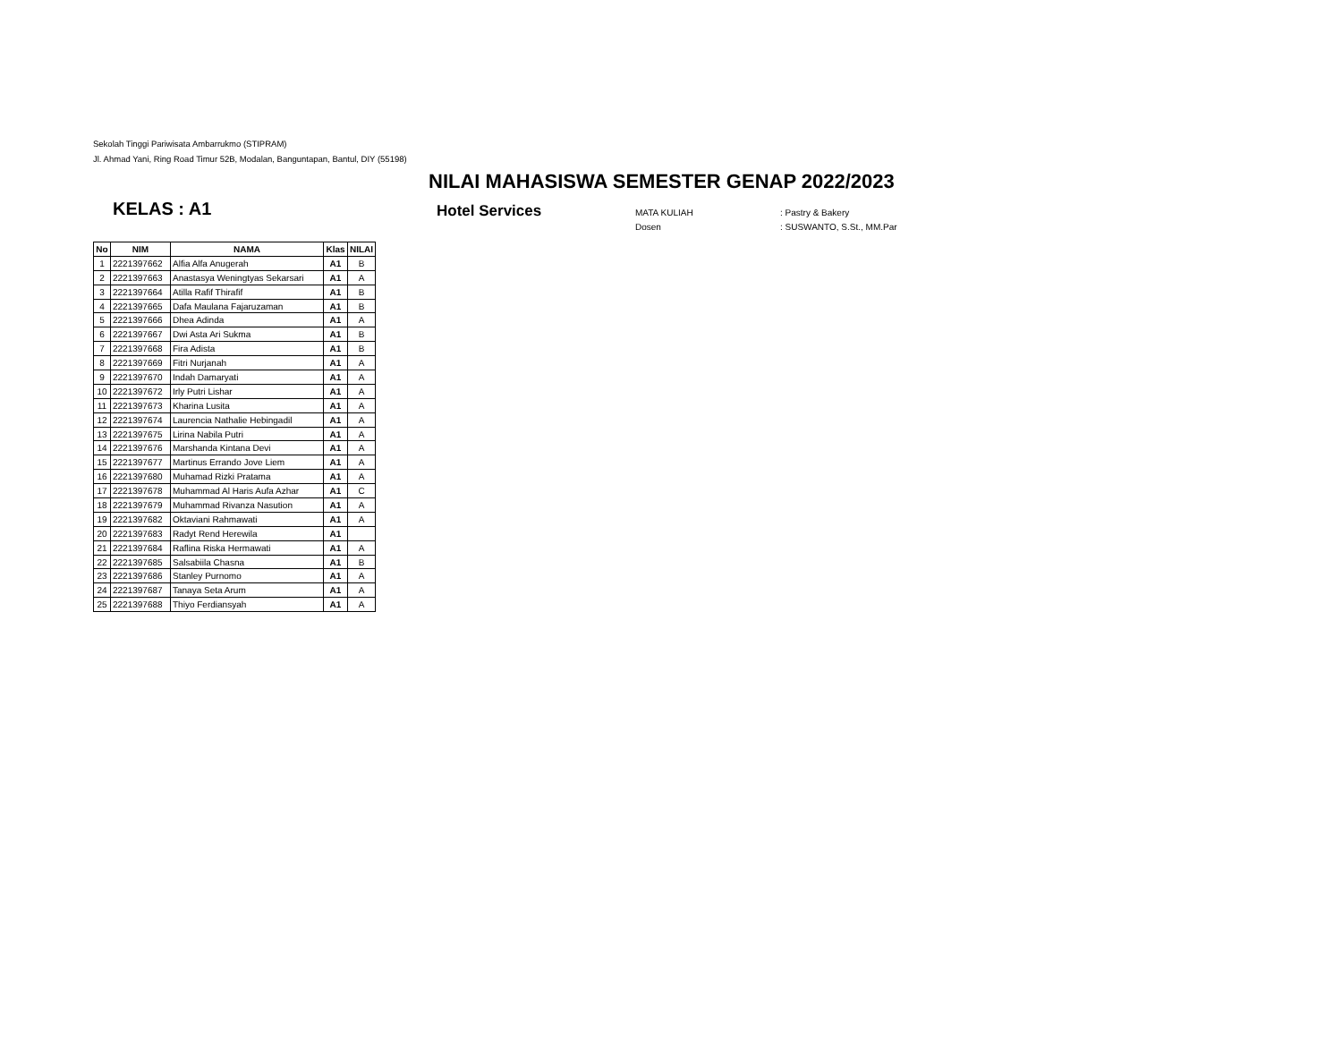Sekolah Tinggi Pariwisata Ambarrukmo (STIPRAM)
Jl. Ahmad Yani, Ring Road Timur 52B, Modalan, Banguntapan, Bantul, DIY (55198)
NILAI MAHASISWA SEMESTER GENAP 2022/2023
KELAS : A1
Hotel Services
MATA KULIAH: Pastry & Bakery
Dosen: SUSWANTO, S.St., MM.Par
| No | NIM | NAMA | Klas | NILAI |
| --- | --- | --- | --- | --- |
| 1 | 2221397662 | Alfia Alfa Anugerah | A1 | B |
| 2 | 2221397663 | Anastasya Weningtyas Sekarsari | A1 | A |
| 3 | 2221397664 | Atilla Rafif Thirafif | A1 | B |
| 4 | 2221397665 | Dafa Maulana Fajaruzaman | A1 | B |
| 5 | 2221397666 | Dhea Adinda | A1 | A |
| 6 | 2221397667 | Dwi Asta Ari Sukma | A1 | B |
| 7 | 2221397668 | Fira Adista | A1 | B |
| 8 | 2221397669 | Fitri Nurjanah | A1 | A |
| 9 | 2221397670 | Indah Damaryati | A1 | A |
| 10 | 2221397672 | Irly Putri Lishar | A1 | A |
| 11 | 2221397673 | Kharina Lusita | A1 | A |
| 12 | 2221397674 | Laurencia Nathalie Hebingadil | A1 | A |
| 13 | 2221397675 | Lirina Nabila Putri | A1 | A |
| 14 | 2221397676 | Marshanda Kintana Devi | A1 | A |
| 15 | 2221397677 | Martinus Errando Jove Liem | A1 | A |
| 16 | 2221397680 | Muhamad Rizki Pratama | A1 | A |
| 17 | 2221397678 | Muhammad Al Haris Aufa Azhar | A1 | C |
| 18 | 2221397679 | Muhammad Rivanza Nasution | A1 | A |
| 19 | 2221397682 | Oktaviani Rahmawati | A1 | A |
| 20 | 2221397683 | Radyt Rend Herewila | A1 | |
| 21 | 2221397684 | Raflina Riska Hermawati | A1 | A |
| 22 | 2221397685 | Salsabiila Chasna | A1 | B |
| 23 | 2221397686 | Stanley Purnomo | A1 | A |
| 24 | 2221397687 | Tanaya Seta Arum | A1 | A |
| 25 | 2221397688 | Thiyo Ferdiansyah | A1 | A |